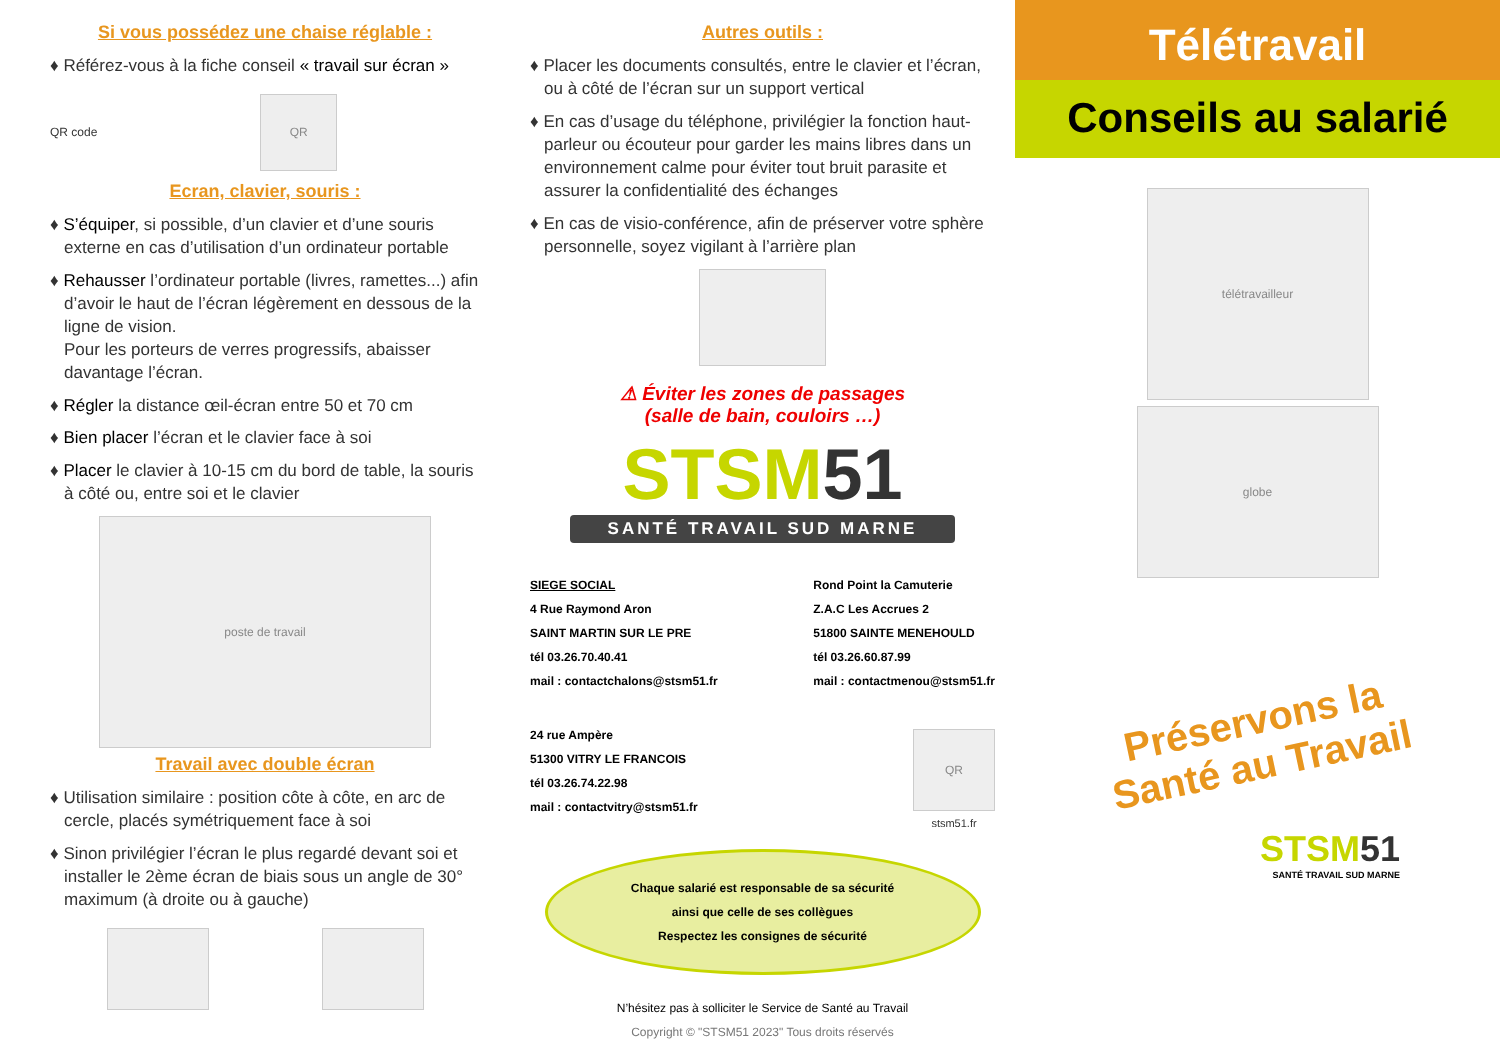Si vous possédez une chaise réglable :
♦ Référez-vous à la fiche conseil « travail sur écran »
QR code
QR
Ecran, clavier, souris :
♦ S’équiper, si possible, d’un clavier et d’une souris externe en cas d’utilisation d’un ordinateur portable
♦ Rehausser l’ordinateur portable (livres, ramettes...) afin d’avoir le haut de l’écran légèrement en dessous de la ligne de vision.
Pour les porteurs de verres progressifs, abaisser davantage l’écran.
♦ Régler la distance œil-écran entre 50 et 70 cm
♦ Bien placer l’écran et le clavier face à soi
♦ Placer le clavier à 10-15 cm du bord de table, la souris à côté ou, entre soi et le clavier
poste de travail
Travail avec double écran
♦ Utilisation similaire : position côte à côte, en arc de cercle, placés symétriquement face à soi
♦ Sinon privilégier l’écran le plus regardé devant soi et installer le 2ème écran de biais sous un angle de 30° maximum (à droite ou à gauche)
Autres outils :
♦ Placer les documents consultés, entre le clavier et l’écran, ou à côté de l’écran sur un support vertical
♦ En cas d’usage du téléphone, privilégier la fonction haut-parleur ou écouteur pour garder les mains libres dans un environnement calme pour éviter tout bruit parasite et assurer la confidentialité des échanges
♦ En cas de visio-conférence, afin de préserver votre sphère personnelle, soyez vigilant à l’arrière plan
⚠ Éviter les zones de passages
(salle de bain, couloirs …)
STSM51
SANTÉ TRAVAIL SUD MARNE
SIEGE SOCIAL
4 Rue Raymond Aron
SAINT MARTIN SUR LE PRE
tél 03.26.70.40.41
mail : contactchalons@stsm51.fr
Rond Point la Camuterie
Z.A.C Les Accrues 2
51800 SAINTE MENEHOULD
tél 03.26.60.87.99
mail : contactmenou@stsm51.fr
24 rue Ampère
51300 VITRY LE FRANCOIS
tél 03.26.74.22.98
mail : contactvitry@stsm51.fr
QR
stsm51.fr
Chaque salarié est responsable de sa sécurité
ainsi que celle de ses collègues
Respectez les consignes de sécurité
N’hésitez pas à solliciter le Service de Santé au Travail
Copyright © "STSM51 2023" Tous droits réservés
Télétravail
Conseils au salarié
télétravailleur
globe
Préservons la
Santé au Travail
STSM51
SANTÉ TRAVAIL SUD MARNE